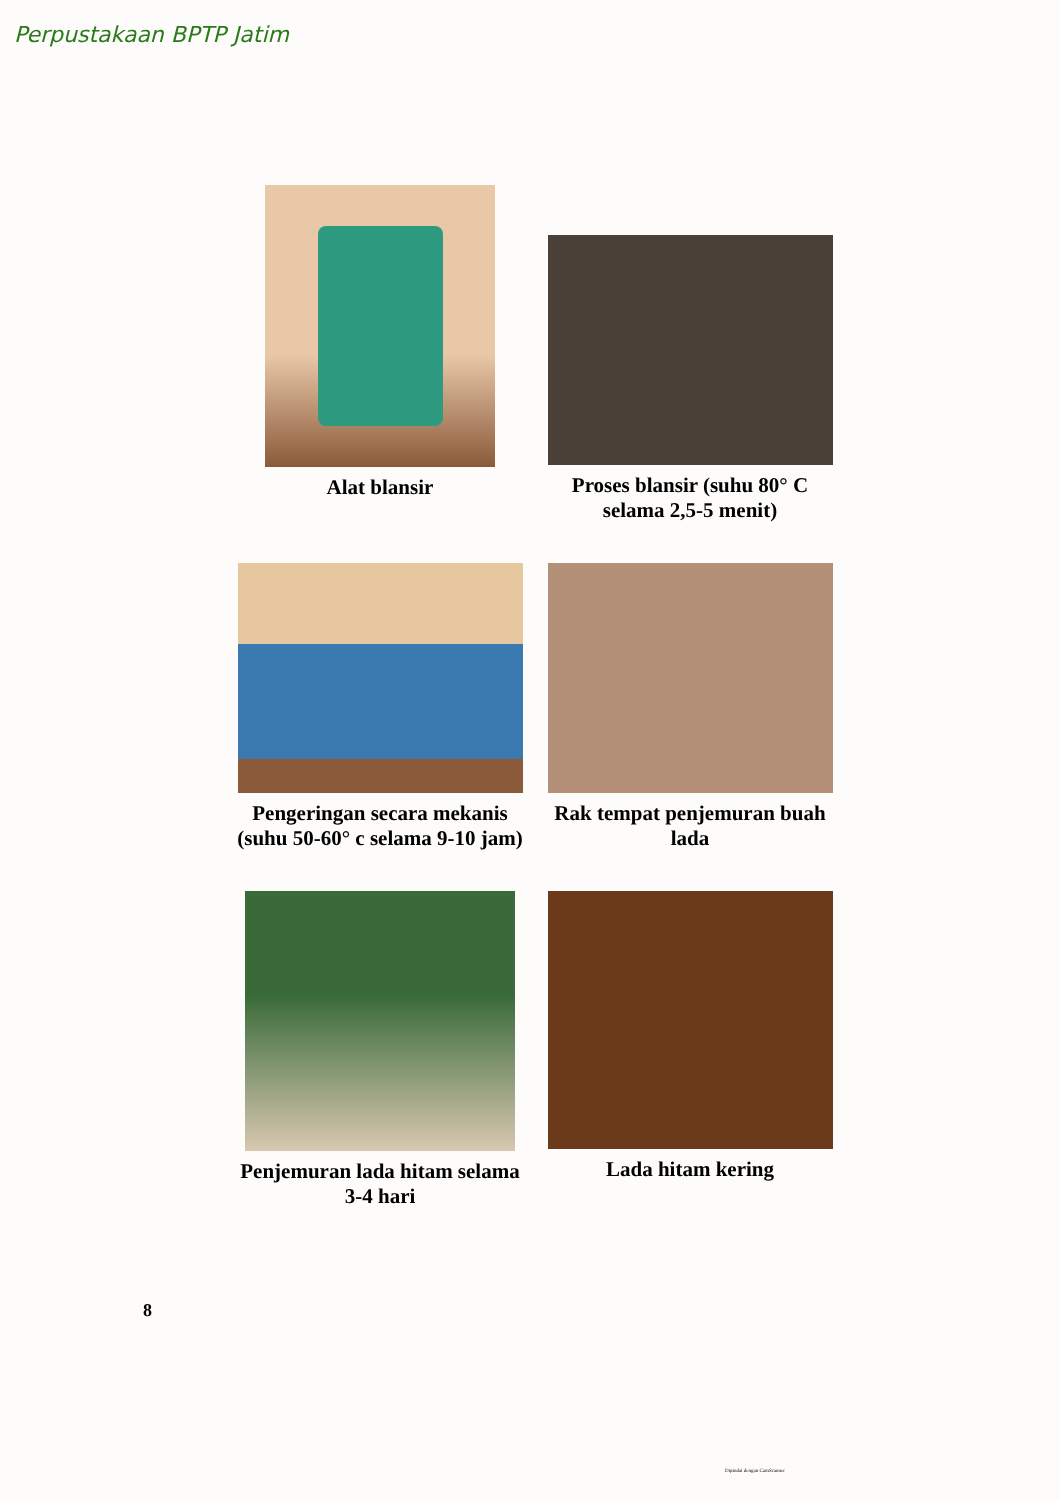Perpustakaan BPTP Jatim
Alat blansir
Proses blansir (suhu 80° C selama 2,5-5 menit)
Pengeringan secara mekanis (suhu 50-60° c selama 9-10 jam)
Rak tempat penjemuran buah lada
Penjemuran lada hitam selama 3-4 hari
Lada hitam kering
8
Dipindai dengan CamScanner